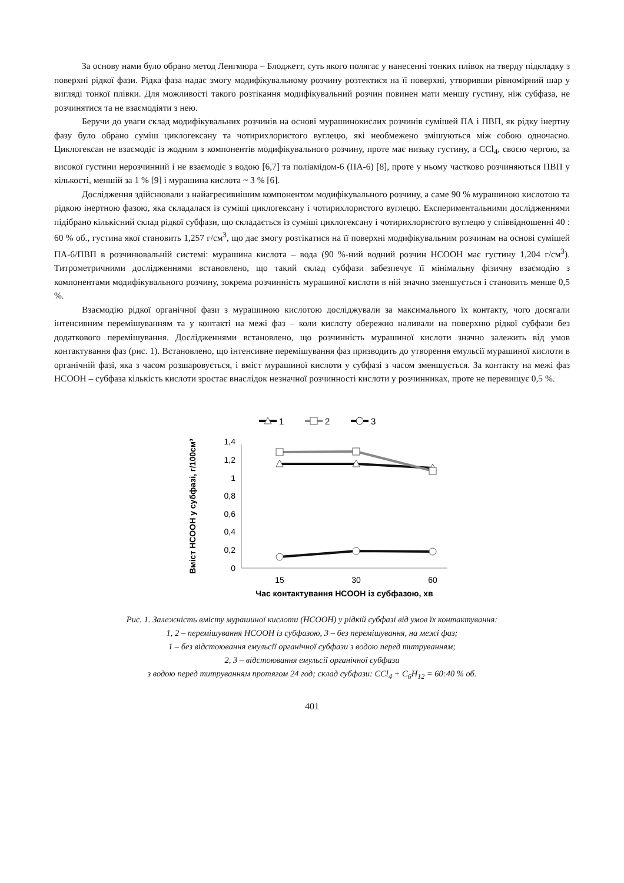За основу нами було обрано метод Ленгмюра – Блоджетт, суть якого полягає у нанесенні тонких плівок на тверду підкладку з поверхні рідкої фази. Рідка фаза надає змогу модифікувальному розчину розтектися на її поверхні, утворивши рівномірний шар у вигляді тонкої плівки. Для можливості такого розтікання модифікувальний розчин повинен мати меншу густину, ніж субфаза, не розчинятися та не взаємодіяти з нею.
Беручи до уваги склад модифікувальних розчинів на основі мурашинокислих розчинів сумішей ПА і ПВП, як рідку інертну фазу було обрано суміш циклогексану та чотирихлористого вуглецю, які необмежено змішуються між собою одночасно. Циклогексан не взаємодіє із жодним з компонентів модифікувального розчину, проте має низьку густину, а CCl<sub>4</sub>, своєю чергою, за високої густини нерозчинний і не взаємодіє з водою [6,7] та поліамідом-6 (ПА-6) [8], проте у ньому частково розчиняються ПВП у кількості, меншій за 1 % [9] і мурашина кислота ~ 3 % [6].
Дослідження здійснювали з найагресивнішим компонентом модифікувального розчину, а саме 90 % мурашиною кислотою та рідкою інертною фазою, яка складалася із суміші циклогексану і чотирихлористого вуглецю. Експериментальними дослідженнями підібрано кількісний склад рідкої субфази, що складається із суміші циклогексану і чотирихлористого вуглецю у співвідношенні 40 : 60 % об., густина якої становить 1,257 г/см<sup>3</sup>, що дає змогу розтікатися на її поверхні модифікувальним розчинам на основі сумішей ПА-6/ПВП в розчинювальній системі: мурашина кислота – вода (90 %-ний водний розчин HCOOH має густину 1,204 г/см<sup>3</sup>). Титрометричними дослідженнями встановлено, що такий склад субфази забезпечує її мінімальну фізичну взаємодію з компонентами модифікувального розчину, зокрема розчинність мурашиної кислоти в ній значно зменшується і становить менше 0,5 %.
Взаємодію рідкої органічної фази з мурашиною кислотою досліджували за максимального їх контакту, чого досягали інтенсивним перемішуванням та у контакті на межі фаз – коли кислоту обережно наливали на поверхню рідкої субфази без додаткового перемішування. Дослідженнями встановлено, що розчинність мурашиної кислоти значно залежить від умов контактування фаз (рис. 1). Встановлено, що інтенсивне перемішування фаз призводить до утворення емульсії мурашиної кислоти в органічній фазі, яка з часом розшаровується, і вміст мурашиної кислоти у субфазі з часом зменшується. За контакту на межі фаз HCOOH – субфаза кількість кислоти зростає внаслідок незначної розчинності кислоти у розчинниках, проте не перевищує 0,5 %.
1
2
3
0
0,2
0,4
0,6
0,8
1
1,2
1,4
15
30
60
Час контактування HCOOH із субфазою, хв
Вміст HCOOH у субфазі, г/100см³
Рис. 1. Залежність вмісту мурашиної кислоти (HCOOH) у рідкій субфазі від умов їх контактування:
1, 2 – перемішування HCOOH із субфазою, 3 – без перемішування, на межі фаз;
1 – без відстоювання емульсії органічної субфази з водою перед титруванням;
2, 3 – відстоювання емульсії органічної субфази
з водою перед титруванням протягом 24 год; склад субфази: CCl<sub>4</sub> + C<sub>6</sub>H<sub>12</sub> = 60:40 % об.
401